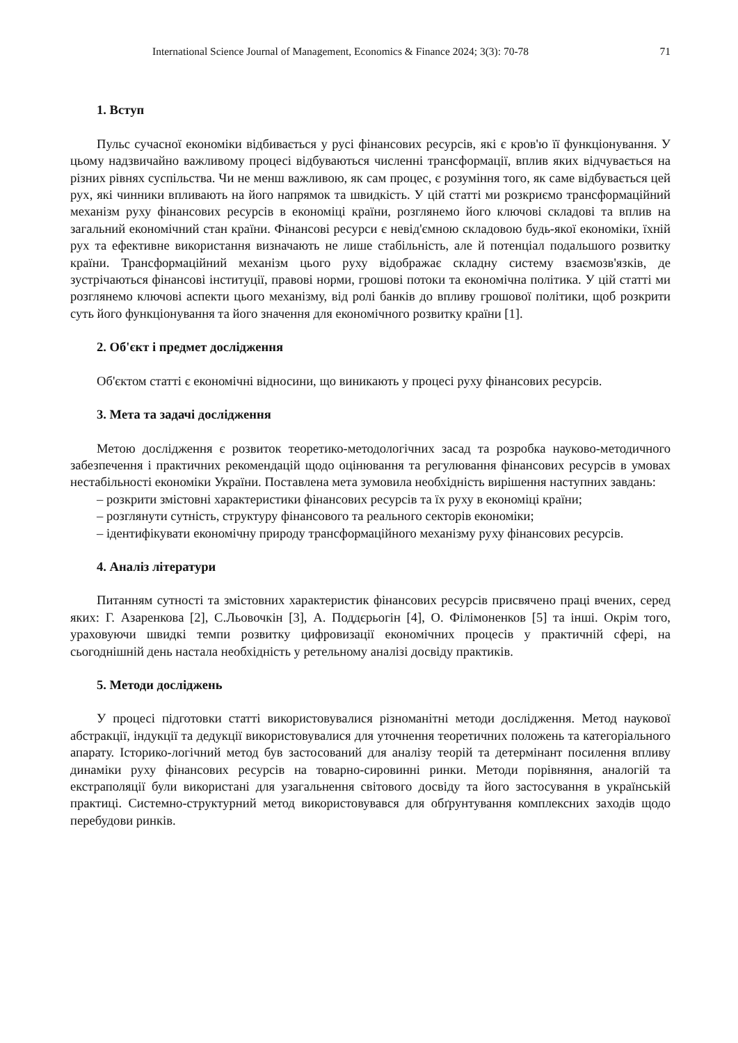International Science Journal of Management, Economics & Finance 2024; 3(3): 70-78 71
1. Вступ
Пульс сучасної економіки відбивається у русі фінансових ресурсів, які є кров'ю її функціонування. У цьому надзвичайно важливому процесі відбуваються численні трансформації, вплив яких відчувається на різних рівнях суспільства. Чи не менш важливою, як сам процес, є розуміння того, як саме відбувається цей рух, які чинники впливають на його напрямок та швидкість. У цій статті ми розкриємо трансформаційний механізм руху фінансових ресурсів в економіці країни, розглянемо його ключові складові та вплив на загальний економічний стан країни. Фінансові ресурси є невід'ємною складовою будь-якої економіки, їхній рух та ефективне використання визначають не лише стабільність, але й потенціал подальшого розвитку країни. Трансформаційний механізм цього руху відображає складну систему взаємозв'язків, де зустрічаються фінансові інституції, правові норми, грошові потоки та економічна політика. У цій статті ми розглянемо ключові аспекти цього механізму, від ролі банків до впливу грошової політики, щоб розкрити суть його функціонування та його значення для економічного розвитку країни [1].
2. Об'єкт і предмет дослідження
Об'єктом статті є економічні відносини, що виникають у процесі руху фінансових ресурсів.
3. Мета та задачі дослідження
Метою дослідження є розвиток теоретико-методологічних засад та розробка науково-методичного забезпечення і практичних рекомендацій щодо оцінювання та регулювання фінансових ресурсів в умовах нестабільності економіки України. Поставлена мета зумовила необхідність вирішення наступних завдань:
– розкрити змістовні характеристики фінансових ресурсів та їх руху в економіці країни;
– розглянути сутність, структуру фінансового та реального секторів економіки;
– ідентифікувати економічну природу трансформаційного механізму руху фінансових ресурсів.
4. Аналіз літератури
Питанням сутності та змістовних характеристик фінансових ресурсів присвячено праці вчених, серед яких: Г. Азаренкова [2], С.Льовочкін [3], А. Поддєрьогін [4], О. Філімоненков [5] та інші. Окрім того, ураховуючи швидкі темпи розвитку цифровизації економічних процесів у практичній сфері, на сьогоднішній день настала необхідність у ретельному аналізі досвіду практиків.
5. Методи досліджень
У процесі підготовки статті використовувалися різноманітні методи дослідження. Метод наукової абстракції, індукції та дедукції використовувалися для уточнення теоретичних положень та категоріального апарату. Історико-логічний метод був застосований для аналізу теорій та детермінант посилення впливу динаміки руху фінансових ресурсів на товарно-сировинні ринки. Методи порівняння, аналогій та екстраполяції були використані для узагальнення світового досвіду та його застосування в українській практиці. Системно-структурний метод використовувався для обґрунтування комплексних заходів щодо перебудови ринків.